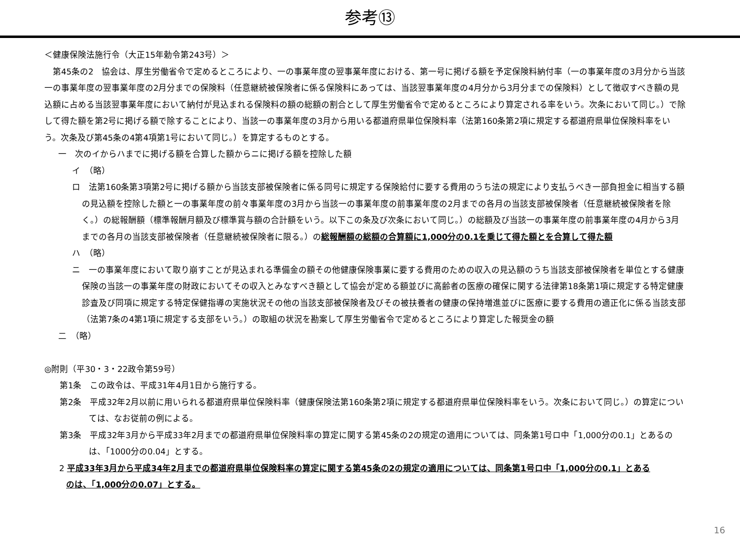参考⑬
＜健康保険法施行令（大正15年勅令第243号）＞
　第45条の2　協会は、厚生労働省令で定めるところにより、一の事業年度の翌事業年度における、第一号に掲げる額を予定保険料納付率（一の事業年度の3月分から当該一の事業年度の翌事業年度の2月分までの保険料（任意継続被保険者に係る保険料にあっては、当該翌事業年度の4月分から3月分までの保険料）として徴収すべき額の見込額に占める当該翌事業年度において納付が見込まれる保険料の額の総額の割合として厚生労働省令で定めるところにより算定される率をいう。次条において同じ。）で除して得た額を第2号に掲げる額で除することにより、当該一の事業年度の3月から用いる都道府県単位保険料率（法第160条第2項に規定する都道府県単位保険料率をいう。次条及び第45条の4第4項第1号において同じ。）を算定するものとする。
一　次のイからハまでに掲げる額を合算した額からニに掲げる額を控除した額
イ　（略）
ロ　法第160条第3項第2号に掲げる額から当該支部被保険者に係る同号に規定する保険給付に要する費用のうち法の規定により支払うべき一部負担金に相当する額の見込額を控除した額と一の事業年度の前々事業年度の3月から当該一の事業年度の前事業年度の2月までの各月の当該支部被保険者（任意継続被保険者を除く。）の総報酬額（標準報酬月額及び標準賞与額の合計額をいう。以下この条及び次条において同じ。）の総額及び当該一の事業年度の前事業年度の4月から3月までの各月の当該支部被保険者（任意継続被保険者に限る。）の総報酬額の総額の合算額に1,000分の0.1を乗じて得た額とを合算して得た額
ハ　（略）
ニ　一の事業年度において取り崩すことが見込まれる準備金の額その他健康保険事業に要する費用のための収入の見込額のうち当該支部被保険者を単位とする健康保険の当該一の事業年度の財政においてその収入とみなすべき額として協会が定める額並びに高齢者の医療の確保に関する法律第18条第1項に規定する特定健康診査及び同項に規定する特定保健指導の実施状況その他の当該支部被保険者及びその被扶養者の健康の保持増進並びに医療に要する費用の適正化に係る当該支部（法第7条の4第1項に規定する支部をいう。）の取組の状況を勘案して厚生労働省令で定めるところにより算定した報奨金の額
二　（略）
◎附則（平30・3・22政令第59号）
　第1条　この政令は、平成31年4月1日から施行する。
　第2条　平成32年2月以前に用いられる都道府県単位保険料率（健康保険法第160条第2項に規定する都道府県単位保険料率をいう。次条において同じ。）の算定については、なお従前の例による。
　第3条　平成32年3月から平成33年2月までの都道府県単位保険料率の算定に関する第45条の2の規定の適用については、同条第1号ロ中「1,000分の0.1」とあるのは、「1000分の0.04」とする。
2 平成33年3月から平成34年2月までの都道府県単位保険料率の算定に関する第45条の2の規定の適用については、同条第1号ロ中「1,000分の0.1」とあるのは、「1,000分の0.07」とする。
16